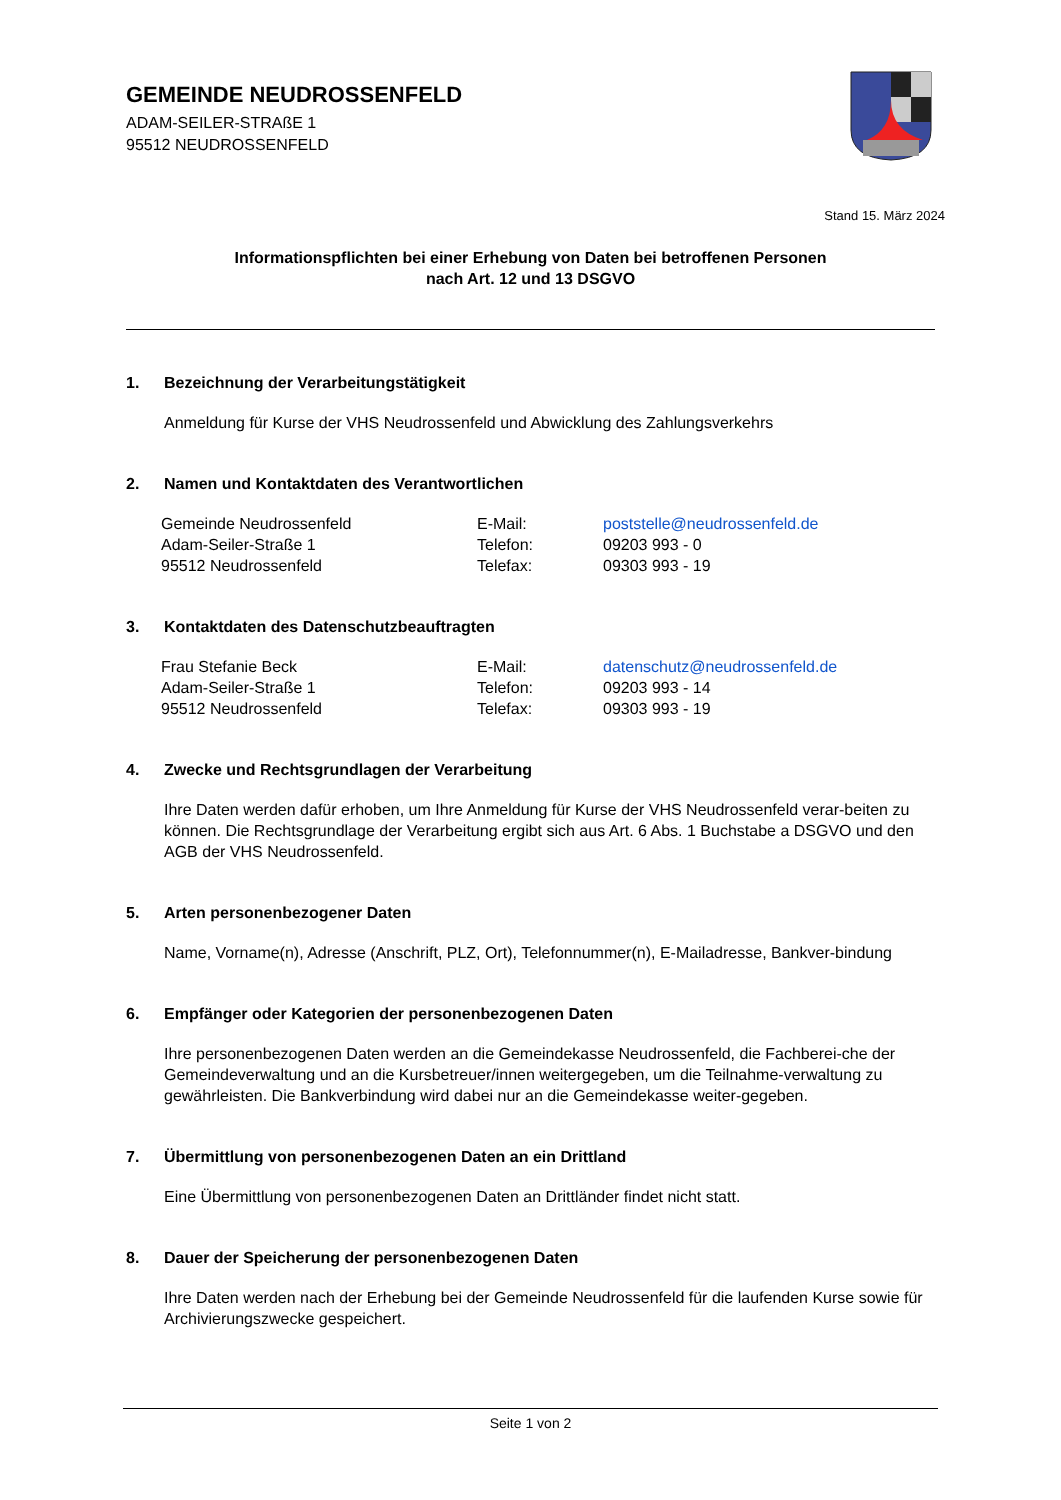GEMEINDE NEUDROSSENFELD
ADAM-SEILER-STRAßE 1
95512 NEUDROSSENFELD
Stand 15. März 2024
Informationspflichten bei einer Erhebung von Daten bei betroffenen Personen
nach Art. 12 und 13 DSGVO
1. Bezeichnung der Verarbeitungstätigkeit
Anmeldung für Kurse der VHS Neudrossenfeld und Abwicklung des Zahlungsverkehrs
2. Namen und Kontaktdaten des Verantwortlichen
Gemeinde Neudrossenfeld
E-Mail:
poststelle@neudrossenfeld.de
Adam-Seiler-Straße 1
Telefon:
09203 993 - 0
95512 Neudrossenfeld
Telefax:
09303 993 - 19
3. Kontaktdaten des Datenschutzbeauftragten
Frau Stefanie Beck
E-Mail:
datenschutz@neudrossenfeld.de
Adam-Seiler-Straße 1
Telefon:
09203 993 - 14
95512 Neudrossenfeld
Telefax:
09303 993 - 19
4. Zwecke und Rechtsgrundlagen der Verarbeitung
Ihre Daten werden dafür erhoben, um Ihre Anmeldung für Kurse der VHS Neudrossenfeld verar-beiten zu können. Die Rechtsgrundlage der Verarbeitung ergibt sich aus Art. 6 Abs. 1 Buchstabe a DSGVO und den AGB der VHS Neudrossenfeld.
5. Arten personenbezogener Daten
Name, Vorname(n), Adresse (Anschrift, PLZ, Ort), Telefonnummer(n), E-Mailadresse, Bankver-bindung
6. Empfänger oder Kategorien der personenbezogenen Daten
Ihre personenbezogenen Daten werden an die Gemeindekasse Neudrossenfeld, die Fachberei-che der Gemeindeverwaltung und an die Kursbetreuer/innen weitergegeben, um die Teilnahme-verwaltung zu gewährleisten. Die Bankverbindung wird dabei nur an die Gemeindekasse weiter-gegeben.
7. Übermittlung von personenbezogenen Daten an ein Drittland
Eine Übermittlung von personenbezogenen Daten an Drittländer findet nicht statt.
8. Dauer der Speicherung der personenbezogenen Daten
Ihre Daten werden nach der Erhebung bei der Gemeinde Neudrossenfeld für die laufenden Kurse sowie für Archivierungszwecke gespeichert.
Seite 1 von 2